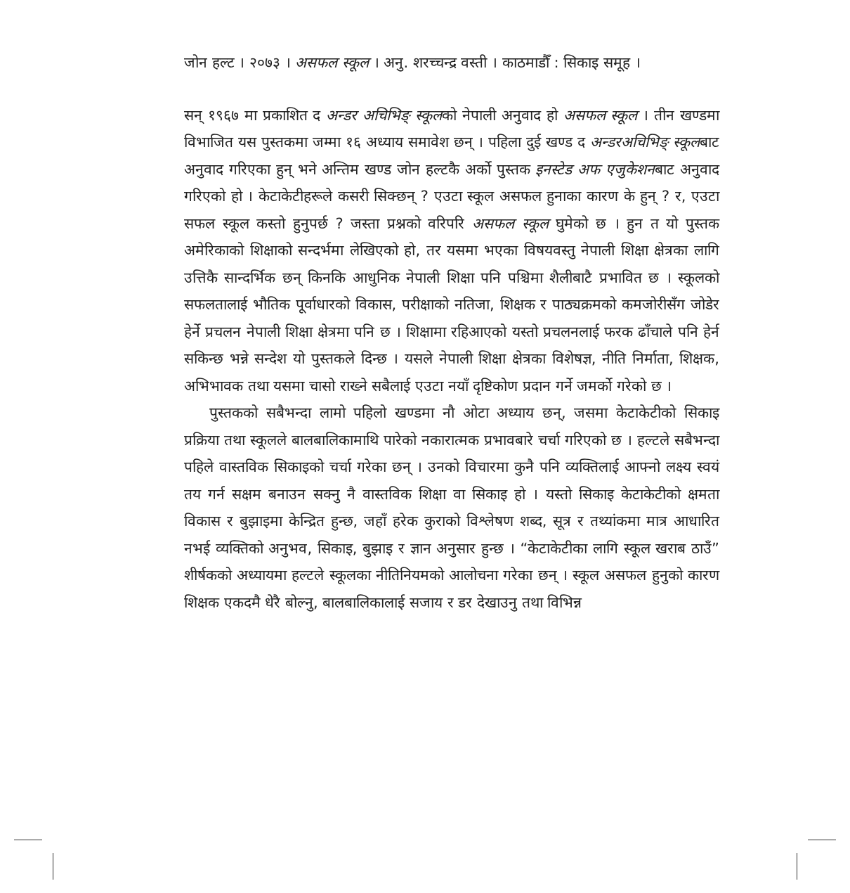जोन हल्ट । २०७३ । असफल स्कूल । अनु. शरच्चन्द्र वस्ती । काठमाडौँ : सिकाइ समूह ।
सन् १९६७ मा प्रकाशित द अन्डर अचिभिङ् स्कूलको नेपाली अनुवाद हो असफल स्कूल । तीन खण्डमा विभाजित यस पुस्तकमा जम्मा १६ अध्याय समावेश छन् । पहिला दुई खण्ड द अन्डरअचिभिङ् स्कूलबाट अनुवाद गरिएका हुन् भने अन्तिम खण्ड जोन हल्टकै अर्को पुस्तक इनस्टेड अफ एजुकेशनबाट अनुवाद गरिएको हो । केटाकेटीहरूले कसरी सिक्छन् ? एउटा स्कूल असफल हुनाका कारण के हुन् ? र, एउटा सफल स्कूल कस्तो हुनुपर्छ ? जस्ता प्रश्नको वरिपरि असफल स्कूल घुमेको छ । हुन त यो पुस्तक अमेरिकाको शिक्षाको सन्दर्भमा लेखिएको हो, तर यसमा भएका विषयवस्तु नेपाली शिक्षा क्षेत्रका लागि उत्तिकै सान्दर्भिक छन् किनकि आधुनिक नेपाली शिक्षा पनि पश्चिमा शैलीबाटै प्रभावित छ । स्कूलको सफलतालाई भौतिक पूर्वाधारको विकास, परीक्षाको नतिजा, शिक्षक र पाठ्यक्रमको कमजोरीसँग जोडेर हेर्ने प्रचलन नेपाली शिक्षा क्षेत्रमा पनि छ । शिक्षामा रहिआएको यस्तो प्रचलनलाई फरक ढाँचाले पनि हेर्न सकिन्छ भन्ने सन्देश यो पुस्तकले दिन्छ । यसले नेपाली शिक्षा क्षेत्रका विशेषज्ञ, नीति निर्माता, शिक्षक, अभिभावक तथा यसमा चासो राख्ने सबैलाई एउटा नयाँ दृष्टिकोण प्रदान गर्ने जमर्को गरेको छ ।
पुस्तकको सबैभन्दा लामो पहिलो खण्डमा नौ ओटा अध्याय छन्, जसमा केटाकेटीको सिकाइ प्रक्रिया तथा स्कूलले बालबालिकामाथि पारेको नकारात्मक प्रभावबारे चर्चा गरिएको छ । हल्टले सबैभन्दा पहिले वास्तविक सिकाइको चर्चा गरेका छन् । उनको विचारमा कुनै पनि व्यक्तिलाई आफ्नो लक्ष्य स्वयं तय गर्न सक्षम बनाउन सक्नु नै वास्तविक शिक्षा वा सिकाइ हो । यस्तो सिकाइ केटाकेटीको क्षमता विकास र बुझाइमा केन्द्रित हुन्छ, जहाँ हरेक कुराको विश्लेषण शब्द, सूत्र र तथ्यांकमा मात्र आधारित नभई व्यक्तिको अनुभव, सिकाइ, बुझाइ र ज्ञान अनुसार हुन्छ । “केटाकेटीका लागि स्कूल खराब ठाउँ” शीर्षकको अध्यायमा हल्टले स्कूलका नीतिनियमको आलोचना गरेका छन् । स्कूल असफल हुनुको कारण शिक्षक एकदमै धेरै बोल्नु, बालबालिकालाई सजाय र डर देखाउनु तथा विभिन्न